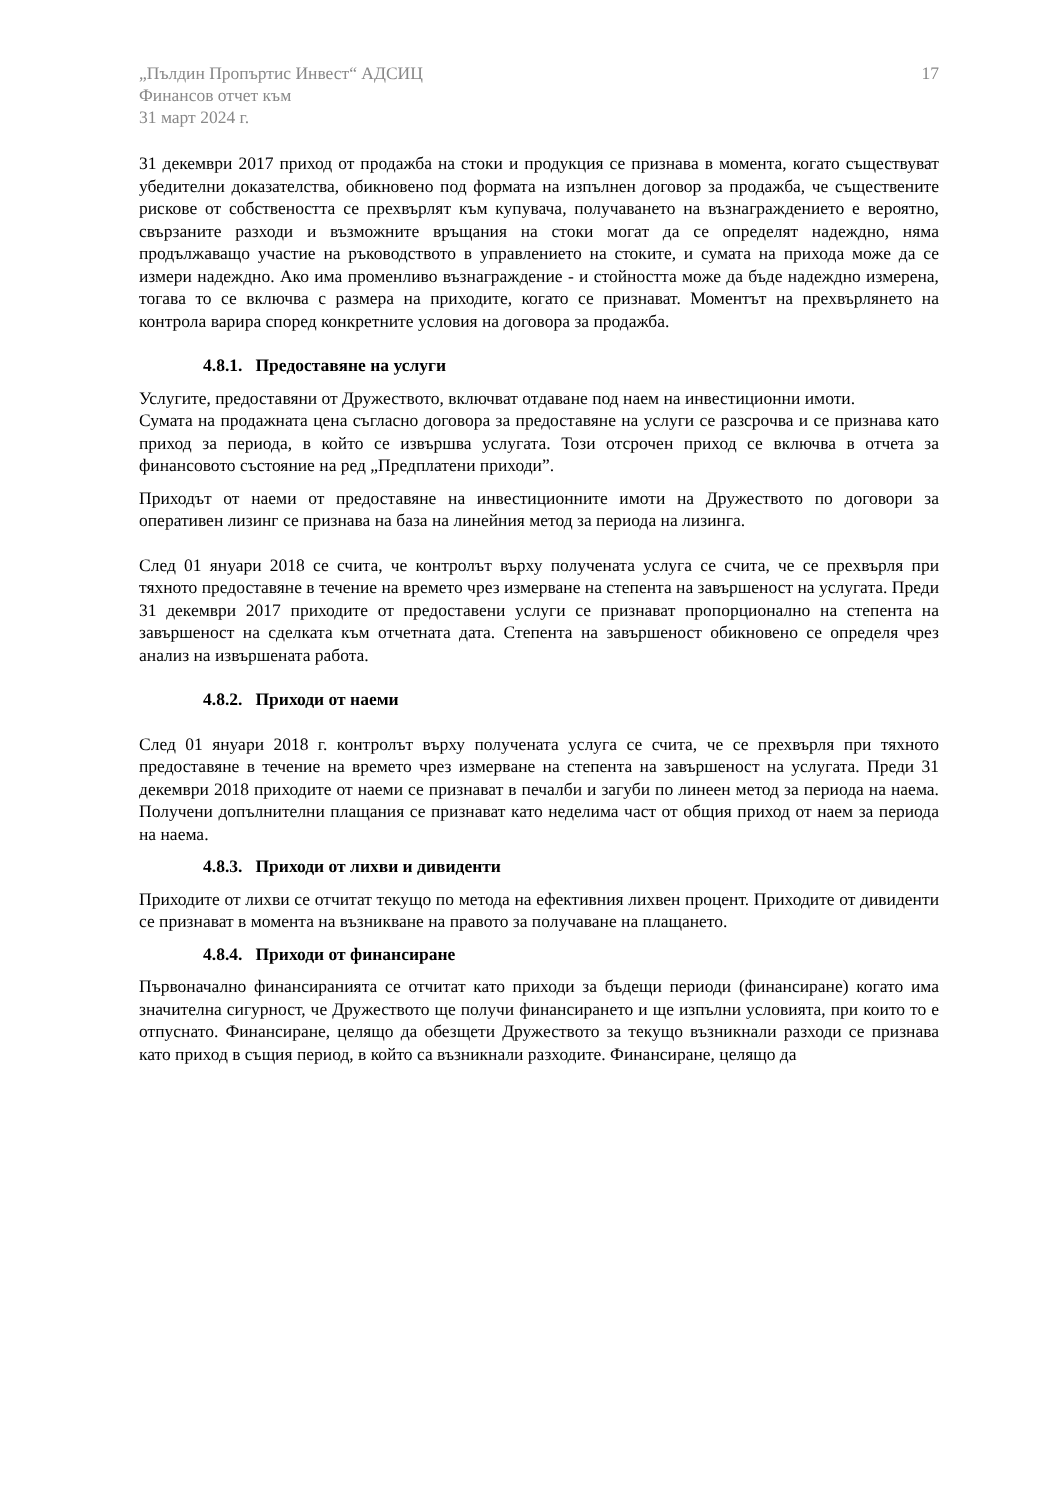„Пълдин Пропъртис Инвест“ АДСИЦ
Финансов отчет към
31 март 2024 г.
17
31 декември 2017 приход от продажба на стоки и продукция се признава в момента, когато съществуват убедителни доказателства, обикновено под формата на изпълнен договор за продажба, че съществените рискове от собствеността се прехвърлят към купувача, получаването на възнаграждението е вероятно, свързаните разходи и възможните връщания на стоки могат да се определят надеждно, няма продължаващо участие на ръководството в управлението на стоките, и сумата на прихода може да се измери надеждно. Ако има променливо възнаграждение - и стойността може да бъде надеждно измерена, тогава то се включва с размера на приходите, когато се признават. Моментът на прехвърлянето на контрола варира според конкретните условия на договора за продажба.
4.8.1. Предоставяне на услуги
Услугите, предоставяни от Дружеството, включват отдаване под наем на инвестиционни имоти.
Сумата на продажната цена съгласно договора за предоставяне на услуги се разсрочва и се признава като приход за периода, в който се извършва услугата. Този отсрочен приход се включва в отчета за финансовото състояние на ред „Предплатени приходи”.
Приходът от наеми от предоставяне на инвестиционните имоти на Дружеството по договори за оперативен лизинг се признава на база на линейния метод за периода на лизинга.
След 01 януари 2018 се счита, че контролът върху получената услуга се счита, че се прехвърля при тяхното предоставяне в течение на времето чрез измерване на степента на завършеност на услугата. Преди 31 декември 2017 приходите от предоставени услуги се признават пропорционално на степента на завършеност на сделката към отчетната дата. Степента на завършеност обикновено се определя чрез анализ на извършената работа.
4.8.2. Приходи от наеми
След 01 януари 2018 г. контролът върху получената услуга се счита, че се прехвърля при тяхното предоставяне в течение на времето чрез измерване на степента на завършеност на услугата. Преди 31 декември 2018 приходите от наеми се признават в печалби и загуби по линеен метод за периода на наема. Получени допълнителни плащания се признават като неделима част от общия приход от наем за периода на наема.
4.8.3. Приходи от лихви и дивиденти
Приходите от лихви се отчитат текущо по метода на ефективния лихвен процент. Приходите от дивиденти се признават в момента на възникване на правото за получаване на плащането.
4.8.4. Приходи от финансиране
Първоначално финансиранията се отчитат като приходи за бъдещи периоди (финансиране) когато има значителна сигурност, че Дружеството ще получи финансирането и ще изпълни условията, при които то е отпуснато. Финансиране, целящо да обезщети Дружеството за текущо възникнали разходи се признава като приход в същия период, в който са възникнали разходите. Финансиране, целящо да